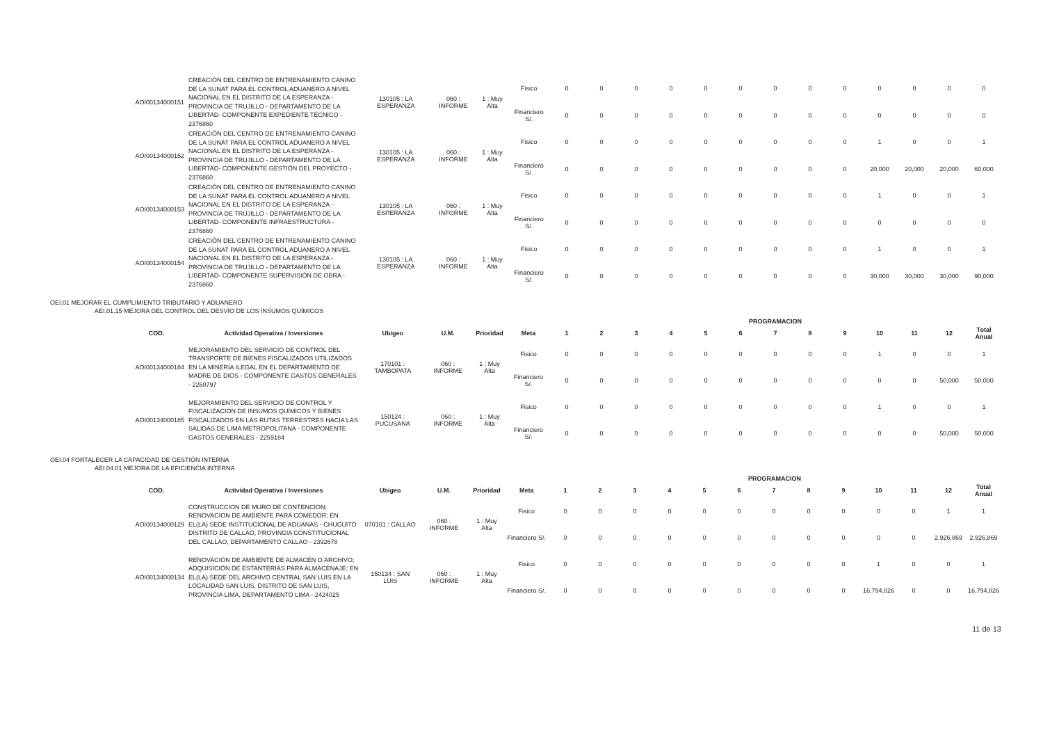| AOI00134000151 | CREACIÓN DEL CENTRO DE ENTRENAMIENTO CANINO DE LA SUNAT PARA EL CONTROL ADUANERO A NIVEL NACIONAL EN EL DISTRITO DE LA ESPERANZA - PROVINCIA DE TRUJILLO - DEPARTAMENTO DE LA LIBERTAD- COMPONENTE EXPEDIENTE TÉCNICO - 2376860 | 130105 : LA ESPERANZA | 060 : INFORME | 1 : Muy Alta | Fisico | 0 | 0 | 0 | 0 | 0 | 0 | 0 | 0 | 0 | 0 | 0 | 0 | 0 |
| | | | | | Financiero S/. | 0 | 0 | 0 | 0 | 0 | 0 | 0 | 0 | 0 | 0 | 0 | 0 | 0 |
| AOI00134000152 | CREACIÓN DEL CENTRO DE ENTRENAMIENTO CANINO DE LA SUNAT PARA EL CONTROL ADUANERO A NIVEL NACIONAL EN EL DISTRITO DE LA ESPERANZA - PROVINCIA DE TRUJILLO - DEPARTAMENTO DE LA LIBERTAD- COMPONENTE GESTIÓN DEL PROYECTO - 2376860 | 130105 : LA ESPERANZA | 060 : INFORME | 1 : Muy Alta | Fisico | 0 | 0 | 0 | 0 | 0 | 0 | 0 | 0 | 0 | 1 | 0 | 0 | 1 |
| | | | | | Financiero S/. | 0 | 0 | 0 | 0 | 0 | 0 | 0 | 0 | 0 | 20,000 | 20,000 | 20,000 | 60,000 |
| AOI00134000153 | CREACIÓN DEL CENTRO DE ENTRENAMIENTO CANINO DE LA SUNAT PARA EL CONTROL ADUANERO A NIVEL NACIONAL EN EL DISTRITO DE LA ESPERANZA - PROVINCIA DE TRUJILLO - DEPARTAMENTO DE LA LIBERTAD- COMPONENTE INFRAESTRUCTURA - 2376860 | 130105 : LA ESPERANZA | 060 : INFORME | 1 : Muy Alta | Fisico | 0 | 0 | 0 | 0 | 0 | 0 | 0 | 0 | 0 | 1 | 0 | 0 | 1 |
| | | | | | Financiero S/. | 0 | 0 | 0 | 0 | 0 | 0 | 0 | 0 | 0 | 0 | 0 | 0 | 0 |
| AOI00134000154 | CREACIÓN DEL CENTRO DE ENTRENAMIENTO CANINO DE LA SUNAT PARA EL CONTROL ADUANERO A NIVEL NACIONAL EN EL DISTRITO DE LA ESPERANZA - PROVINCIA DE TRUJILLO - DEPARTAMENTO DE LA LIBERTAD- COMPONENTE SUPERVISIÓN DE OBRA - 2376860 | 130105 : LA ESPERANZA | 060 : INFORME | 1 : Muy Alta | Fisico | 0 | 0 | 0 | 0 | 0 | 0 | 0 | 0 | 0 | 1 | 0 | 0 | 1 |
| | | | | | Financiero S/. | 0 | 0 | 0 | 0 | 0 | 0 | 0 | 0 | 0 | 30,000 | 30,000 | 30,000 | 90,000 |
OEI.01 MEJORAR EL CUMPLIMIENTO TRIBUTARIO Y ADUANERO
AEI.01.15 MEJORA DEL CONTROL DEL DESVÍO DE LOS INSUMOS QUÍMICOS
| | | | | | | PROGRAMACION | | | | | | | | | | | | |
| --- | --- | --- | --- | --- | --- | --- | --- | --- | --- | --- | --- | --- | --- | --- | --- | --- | --- | --- |
| COD. | Actividad Operativa / Inversiones | Ubigeo | U.M. | Prioridad | Meta | 1 | 2 | 3 | 4 | 5 | 6 | 7 | 8 | 9 | 10 | 11 | 12 | Total Anual |
| AOI00134000184 | MEJORAMIENTO DEL SERVICIO DE CONTROL DEL TRANSPORTE DE BIENES FISCALIZADOS UTILIZADOS EN LA MINERÍA ILEGAL EN EL DEPARTAMENTO DE MADRE DE DIOS - COMPONENTE GASTOS GENERALES - 2260797 | 170101 : TAMBOPATA | 060 : INFORME | 1 : Muy Alta | Fisico | 0 | 0 | 0 | 0 | 0 | 0 | 0 | 0 | 0 | 1 | 0 | 0 | 1 |
| | | | | | Financiero S/. | 0 | 0 | 0 | 0 | 0 | 0 | 0 | 0 | 0 | 0 | 0 | 50,000 | 50,000 |
| AOI00134000185 | MEJORAMIENTO DEL SERVICIO DE CONTROL Y FISCALIZACIÓN DE INSUMOS QUÍMICOS Y BIENES FISCALIZADOS EN LAS RUTAS TERRESTRES HACIA LAS SALIDAS DE LIMA METROPOLITANA - COMPONENTE GASTOS GENERALES - 2259184 | 150124 : PUCUSANA | 060 : INFORME | 1 : Muy Alta | Fisico | 0 | 0 | 0 | 0 | 0 | 0 | 0 | 0 | 0 | 1 | 0 | 0 | 1 |
| | | | | | Financiero S/. | 0 | 0 | 0 | 0 | 0 | 0 | 0 | 0 | 0 | 0 | 0 | 50,000 | 50,000 |
OEI.04 FORTALECER LA CAPACIDAD DE GESTIÓN INTERNA
AEI.04.01 MEJORA DE LA EFICIENCIA INTERNA
| | | | | | | PROGRAMACION | | | | | | | | | | | | |
| --- | --- | --- | --- | --- | --- | --- | --- | --- | --- | --- | --- | --- | --- | --- | --- | --- | --- | --- |
| COD. | Actividad Operativa / Inversiones | Ubigeo | U.M. | Prioridad | Meta | 1 | 2 | 3 | 4 | 5 | 6 | 7 | 8 | 9 | 10 | 11 | 12 | Total Anual |
| AOI00134000129 | CONSTRUCCION DE MURO DE CONTENCION; RENOVACION DE AMBIENTE PARA COMEDOR; EN EL(LA) SEDE INSTITUCIONAL DE ADUANAS - CHUCUITO DISTRITO DE CALLAO, PROVINCIA CONSTITUCIONAL DEL CALLAO, DEPARTAMENTO CALLAO - 2392678 | 070101 : CALLAO | 060 : INFORME | 1 : Muy Alta | Fisico | 0 | 0 | 0 | 0 | 0 | 0 | 0 | 0 | 0 | 0 | 0 | 1 | 1 |
| | | | | | Financiero S/. | 0 | 0 | 0 | 0 | 0 | 0 | 0 | 0 | 0 | 0 | 0 | 2,926,869 | 2,926,869 |
| AOI00134000134 | RENOVACIÓN DE AMBIENTE DE ALMACÉN O ARCHIVO; ADQUISICIÓN DE ESTANTERÍAS PARA ALMACENAJE; EN EL(LA) SEDE DEL ARCHIVO CENTRAL SAN LUIS EN LA LOCALIDAD SAN LUIS, DISTRITO DE SAN LUIS, PROVINCIA LIMA, DEPARTAMENTO LIMA - 2424025 | 150134 : SAN LUIS | 060 : INFORME | 1 : Muy Alta | Fisico | 0 | 0 | 0 | 0 | 0 | 0 | 0 | 0 | 0 | 1 | 0 | 0 | 1 |
| | | | | | Financiero S/. | 0 | 0 | 0 | 0 | 0 | 0 | 0 | 0 | 0 | 16,794,826 | 0 | 0 | 16,794,826 |
11 de 13